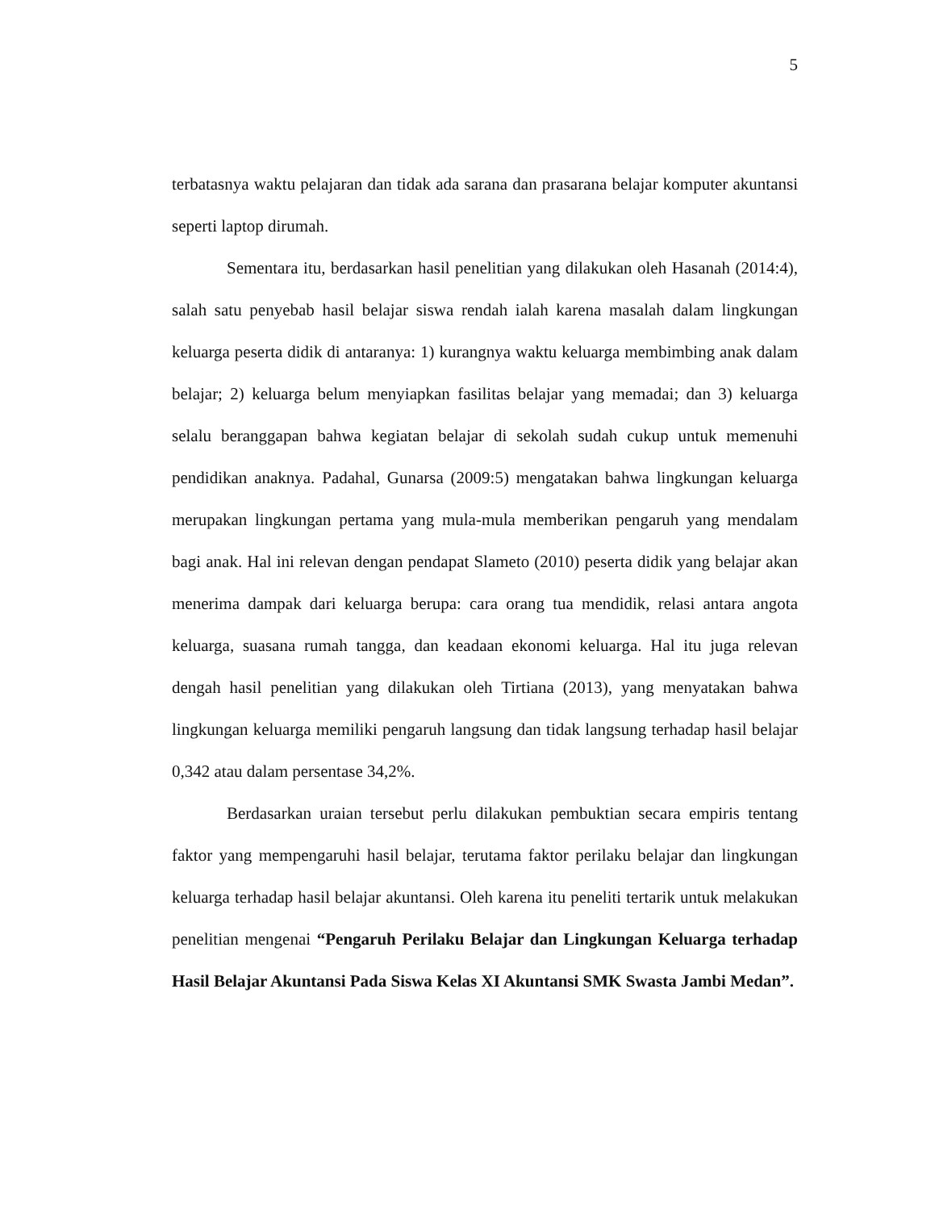5
terbatasnya waktu pelajaran dan tidak ada sarana dan prasarana belajar komputer akuntansi seperti laptop dirumah.
Sementara itu, berdasarkan hasil penelitian yang dilakukan oleh Hasanah (2014:4), salah satu penyebab hasil belajar siswa rendah ialah karena masalah dalam lingkungan keluarga peserta didik di antaranya: 1) kurangnya waktu keluarga membimbing anak dalam belajar; 2) keluarga belum menyiapkan fasilitas belajar yang memadai; dan 3) keluarga selalu beranggapan bahwa kegiatan belajar di sekolah sudah cukup untuk memenuhi pendidikan anaknya. Padahal, Gunarsa (2009:5) mengatakan bahwa lingkungan keluarga merupakan lingkungan pertama yang mula-mula memberikan pengaruh yang mendalam bagi anak. Hal ini relevan dengan pendapat Slameto (2010) peserta didik yang belajar akan menerima dampak dari keluarga berupa: cara orang tua mendidik, relasi antara angota keluarga, suasana rumah tangga, dan keadaan ekonomi keluarga. Hal itu juga relevan dengah hasil penelitian yang dilakukan oleh Tirtiana (2013), yang menyatakan bahwa lingkungan keluarga memiliki pengaruh langsung dan tidak langsung terhadap hasil belajar 0,342 atau dalam persentase 34,2%.
Berdasarkan uraian tersebut perlu dilakukan pembuktian secara empiris tentang faktor yang mempengaruhi hasil belajar, terutama faktor perilaku belajar dan lingkungan keluarga terhadap hasil belajar akuntansi. Oleh karena itu peneliti tertarik untuk melakukan penelitian mengenai “Pengaruh Perilaku Belajar dan Lingkungan Keluarga terhadap Hasil Belajar Akuntansi Pada Siswa Kelas XI Akuntansi SMK Swasta Jambi Medan”.